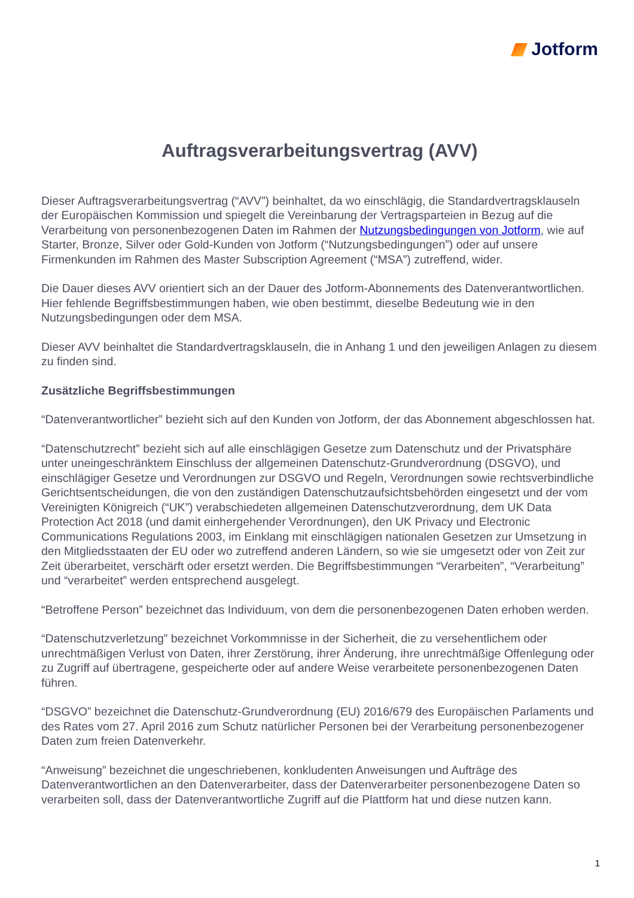Jotform
Auftragsverarbeitungsvertrag (AVV)
Dieser Auftragsverarbeitungsvertrag (“AVV”) beinhaltet, da wo einschlägig, die Standardvertragsklauseln der Europäischen Kommission und spiegelt die Vereinbarung der Vertragsparteien in Bezug auf die Verarbeitung von personenbezogenen Daten im Rahmen der Nutzungsbedingungen von Jotform, wie auf Starter, Bronze, Silver oder Gold-Kunden von Jotform (“Nutzungsbedingungen”) oder auf unsere Firmenkunden im Rahmen des Master Subscription Agreement (“MSA”) zutreffend, wider.
Die Dauer dieses AVV orientiert sich an der Dauer des Jotform-Abonnements des Datenverantwortlichen. Hier fehlende Begriffsbestimmungen haben, wie oben bestimmt, dieselbe Bedeutung wie in den Nutzungsbedingungen oder dem MSA.
Dieser AVV beinhaltet die Standardvertragsklauseln, die in Anhang 1 und den jeweiligen Anlagen zu diesem zu finden sind.
Zusätzliche Begriffsbestimmungen
“Datenverantwortlicher” bezieht sich auf den Kunden von Jotform, der das Abonnement abgeschlossen hat.
“Datenschutzrecht” bezieht sich auf alle einschlägigen Gesetze zum Datenschutz und der Privatsphäre unter uneingeschränktem Einschluss der allgemeinen Datenschutz-Grundverordnung (DSGVO), und einschlägiger Gesetze und Verordnungen zur DSGVO und Regeln, Verordnungen sowie rechtsverbindliche Gerichtsentscheidungen, die von den zuständigen Datenschutzaufsichtsbehörden eingesetzt und der vom Vereinigten Königreich (“UK”) verabschiedeten allgemeinen Datenschutzverordnung, dem UK Data Protection Act 2018 (und damit einhergehender Verordnungen), den UK Privacy und Electronic Communications Regulations 2003, im Einklang mit einschlägigen nationalen Gesetzen zur Umsetzung in den Mitgliedsstaaten der EU oder wo zutreffend anderen Ländern, so wie sie umgesetzt oder von Zeit zur Zeit überarbeitet, verschärft oder ersetzt werden. Die Begriffsbestimmungen “Verarbeiten”, “Verarbeitung” und “verarbeitet” werden entsprechend ausgelegt.
“Betroffene Person” bezeichnet das Individuum, von dem die personenbezogenen Daten erhoben werden.
“Datenschutzverletzung” bezeichnet Vorkommnisse in der Sicherheit, die zu versehentlichem oder unrechtmäßigen Verlust von Daten, ihrer Zerstörung, ihrer Änderung, ihre unrechtmäßige Offenlegung oder zu Zugriff auf übertragene, gespeicherte oder auf andere Weise verarbeitete personenbezogenen Daten führen.
“DSGVO” bezeichnet die Datenschutz-Grundverordnung (EU) 2016/679 des Europäischen Parlaments und des Rates vom 27. April 2016 zum Schutz natürlicher Personen bei der Verarbeitung personenbezogener Daten zum freien Datenverkehr.
“Anweisung” bezeichnet die ungeschriebenen, konkludenten Anweisungen und Aufträge des Datenverantwortlichen an den Datenverarbeiter, dass der Datenverarbeiter personenbezogene Daten so verarbeiten soll, dass der Datenverantwortliche Zugriff auf die Plattform hat und diese nutzen kann.
1